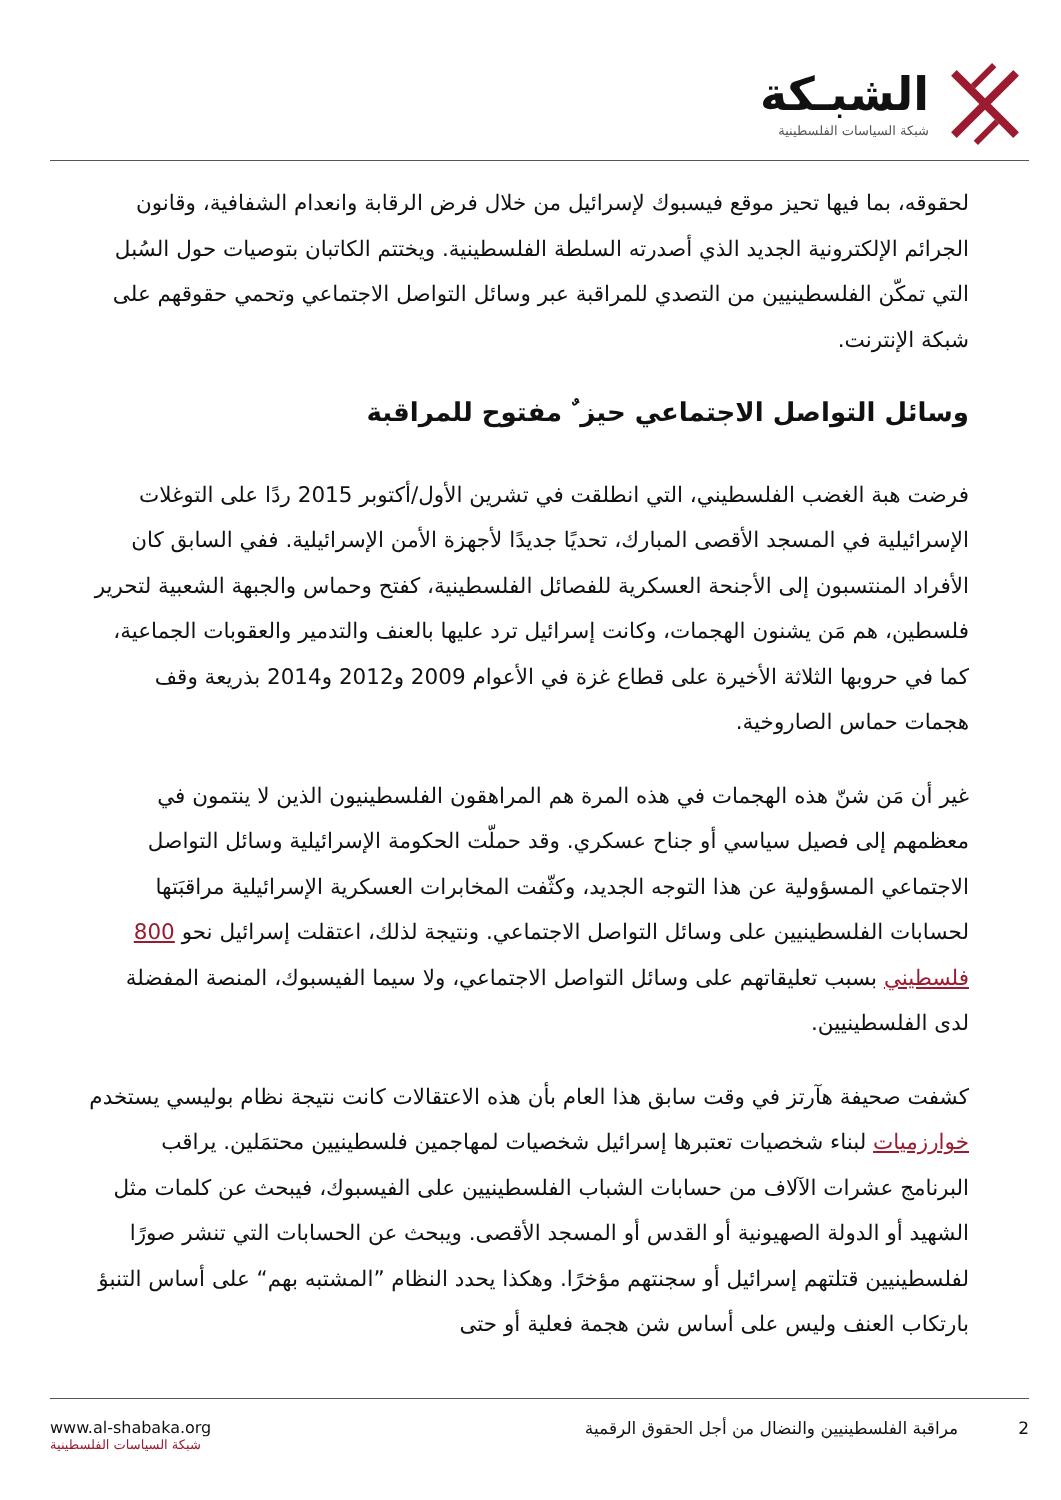الشبـكة
شبكة السياسات الفلسطينية
لحقوقه، بما فيها تحيز موقع فيسبوك لإسرائيل من خلال فرض الرقابة وانعدام الشفافية، وقانون الجرائم الإلكترونية الجديد الذي أصدرته السلطة الفلسطينية. ويختتم الكاتبان بتوصيات حول السُبل التي تمكّن الفلسطينيين من التصدي للمراقبة عبر وسائل التواصل الاجتماعي وتحمي حقوقهم على شبكة الإنترنت.
وسائل التواصل الاجتماعي حيز ٌ مفتوح للمراقبة
فرضت هبة الغضب الفلسطيني، التي انطلقت في تشرين الأول/أكتوبر 2015 ردًا على التوغلات الإسرائيلية في المسجد الأقصى المبارك، تحديًا جديدًا لأجهزة الأمن الإسرائيلية. ففي السابق كان الأفراد المنتسبون إلى الأجنحة العسكرية للفصائل الفلسطينية، كفتح وحماس والجبهة الشعبية لتحرير فلسطين، هم مَن يشنون الهجمات، وكانت إسرائيل ترد عليها بالعنف والتدمير والعقوبات الجماعية، كما في حروبها الثلاثة الأخيرة على قطاع غزة في الأعوام 2009 و2012 و2014 بذريعة وقف هجمات حماس الصاروخية.
غير أن مَن شنّ هذه الهجمات في هذه المرة هم المراهقون الفلسطينيون الذين لا ينتمون في معظمهم إلى فصيل سياسي أو جناح عسكري. وقد حملّت الحكومة الإسرائيلية وسائل التواصل الاجتماعي المسؤولية عن هذا التوجه الجديد، وكثّفت المخابرات العسكرية الإسرائيلية مراقبَتها لحسابات الفلسطينيين على وسائل التواصل الاجتماعي. ونتيجة لذلك، اعتقلت إسرائيل نحو 800 فلسطيني بسبب تعليقاتهم على وسائل التواصل الاجتماعي، ولا سيما الفيسبوك، المنصة المفضلة لدى الفلسطينيين.
كشفت صحيفة هآرتز في وقت سابق هذا العام بأن هذه الاعتقالات كانت نتيجة نظام بوليسي يستخدم خوارزميات لبناء شخصيات تعتبرها إسرائيل شخصيات لمهاجمين فلسطينيين محتمَلين. يراقب البرنامج عشرات الآلاف من حسابات الشباب الفلسطينيين على الفيسبوك، فيبحث عن كلمات مثل الشهيد أو الدولة الصهيونية أو القدس أو المسجد الأقصى. ويبحث عن الحسابات التي تنشر صورًا لفلسطينيين قتلتهم إسرائيل أو سجنتهم مؤخرًا. وهكذا يحدد النظام ”المشتبه بهم“ على أساس التنبؤ بارتكاب العنف وليس على أساس شن هجمة فعلية أو حتى
www.al-shabaka.org
شبكة السياسات الفلسطينية
2 مراقبة الفلسطينيين والنضال من أجل الحقوق الرقمية